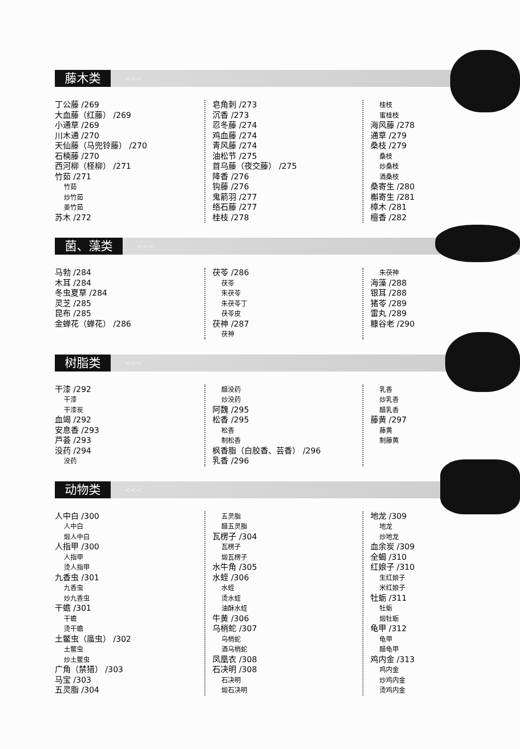藤木类
<<<
丁公藤 /269
大血藤（红藤） /269
小通草 /269
川木通 /270
天仙藤（马兜铃藤） /270
石楠藤 /270
西河柳（柽柳） /271
竹茹 /271
竹茹
炒竹茹
姜竹茹
苏木 /272
皂角刺 /273
沉香 /273
忍冬藤 /274
鸡血藤 /274
青风藤 /274
油松节 /275
首乌藤（夜交藤） /275
降香 /276
钩藤 /276
鬼箭羽 /277
络石藤 /277
桂枝 /278
桂枝
蜜桂枝
海风藤 /278
通草 /279
桑枝 /279
桑枝
炒桑枝
酒桑枝
桑寄生 /280
槲寄生 /281
樟木 /281
檀香 /282
菌、藻类
<<<
马勃 /284
木耳 /284
冬虫夏草 /284
灵芝 /285
昆布 /285
金蝉花（蝉花） /286
茯苓 /286
茯苓
朱茯苓
朱茯苓丁
茯苓皮
茯神 /287
茯神
朱茯神
海藻 /288
银耳 /288
猪苓 /289
雷丸 /289
糠谷老 /290
树脂类
<<<
干漆 /292
干漆
干漆炭
血竭 /292
安息香 /293
芦荟 /293
没药 /294
没药
醋没药
炒没药
阿魏 /295
松香 /295
松香
制松香
枫香脂（白胶香、芸香） /296
乳香 /296
乳香
炒乳香
醋乳香
藤黄 /297
藤黄
制藤黄
动物类
<<<
人中白 /300
人中白
煅人中白
人指甲 /300
人指甲
烫人指甲
九香虫 /301
九香虫
炒九香虫
干蟾 /301
干蟾
烫干蟾
土鳖虫（䗪虫） /302
土鳖虫
炒土鳖虫
广角（禁猎） /303
马宝 /303
五灵脂 /304
五灵脂
醋五灵脂
瓦楞子 /304
瓦楞子
煅瓦楞子
水牛角 /305
水蛭 /306
水蛭
烫水蛭
油酥水蛭
牛黄 /306
乌梢蛇 /307
乌梢蛇
酒乌梢蛇
凤凰衣 /308
石决明 /308
石决明
煅石决明
地龙 /309
地龙
炒地龙
血余炭 /309
全蝎 /310
红娘子 /310
生红娘子
米红娘子
牡蛎 /311
牡蛎
煅牡蛎
龟甲 /312
龟甲
醋龟甲
鸡内金 /313
鸡内金
炒鸡内金
烫鸡内金